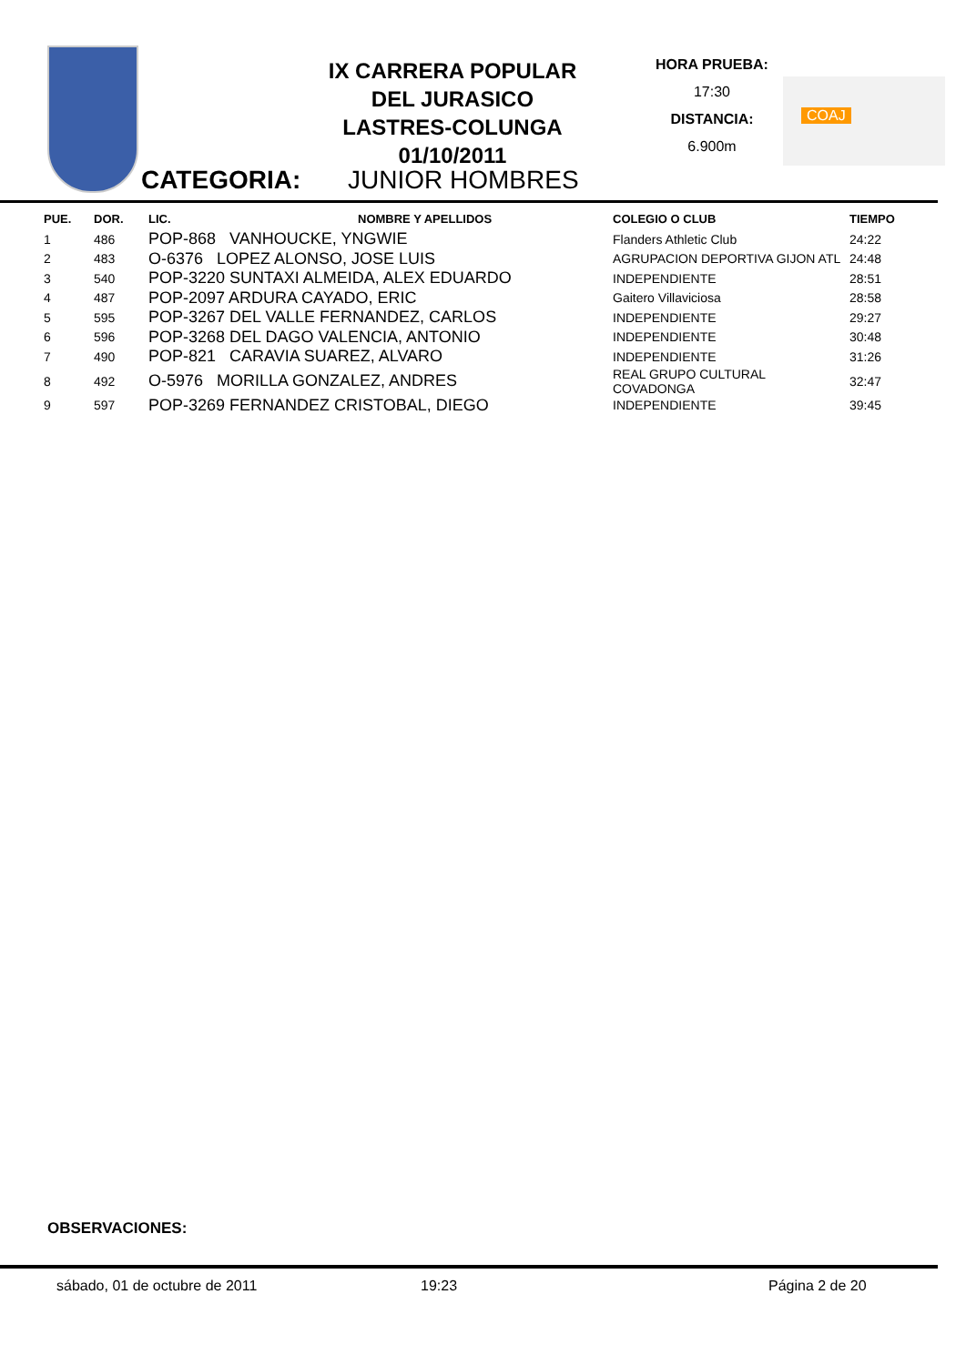IX CARRERA POPULAR
DEL JURASICO
LASTRES-COLUNGA
01/10/2011
HORA PRUEBA:
17:30
DISTANCIA:
6.900m
COAJ
CATEGORIA: JUNIOR HOMBRES
| PUE. | DOR. | LIC. | NOMBRE Y APELLIDOS | COLEGIO O CLUB | TIEMPO |
| --- | --- | --- | --- | --- | --- |
| 1 | 486 | POP-868 VANHOUCKE, YNGWIE | | Flanders Athletic Club | 24:22 |
| 2 | 483 | O-6376 LOPEZ ALONSO, JOSE LUIS | | AGRUPACION DEPORTIVA GIJON ATL | 24:48 |
| 3 | 540 | POP-3220 SUNTAXI ALMEIDA, ALEX EDUARDO | | INDEPENDIENTE | 28:51 |
| 4 | 487 | POP-2097 ARDURA CAYADO, ERIC | | Gaitero Villaviciosa | 28:58 |
| 5 | 595 | POP-3267 DEL VALLE FERNANDEZ, CARLOS | | INDEPENDIENTE | 29:27 |
| 6 | 596 | POP-3268 DEL DAGO VALENCIA, ANTONIO | | INDEPENDIENTE | 30:48 |
| 7 | 490 | POP-821 CARAVIA SUAREZ, ALVARO | | INDEPENDIENTE | 31:26 |
| 8 | 492 | O-5976 MORILLA GONZALEZ, ANDRES | | REAL GRUPO CULTURAL COVADONGA | 32:47 |
| 9 | 597 | POP-3269 FERNANDEZ CRISTOBAL, DIEGO | | INDEPENDIENTE | 39:45 |
OBSERVACIONES:
sábado, 01 de octubre de 2011 19:23 Página 2 de 20